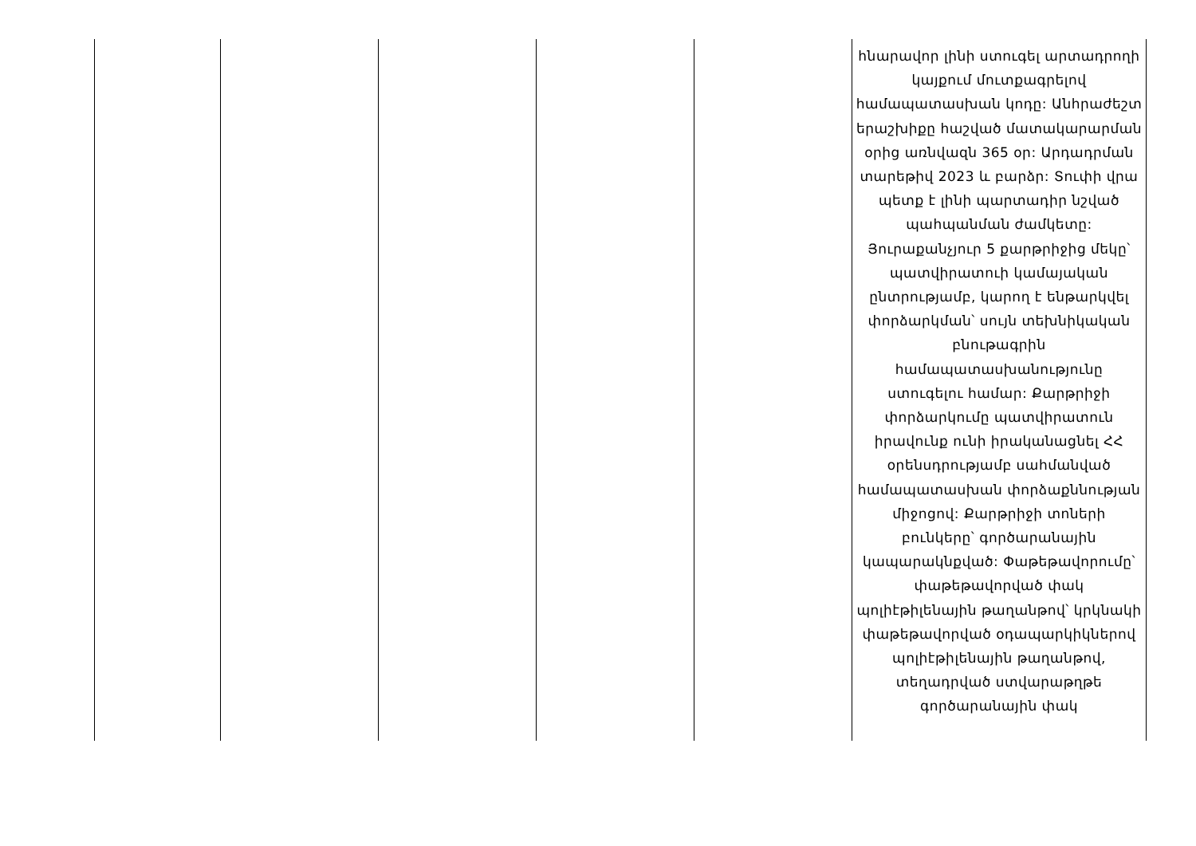| | | | | | հնարավոր լինի ստուգել արտադրողի կայքում մուտքագրելով համապատասխան կոդը: Անհրաժեշտ երաշխիքը հաշված մատակարարման օրից առնվազն 365 օր: Արդադրման տարեթիվ 2023 և բարձր: Տուփի վրա պետք է լինի պարտադիր նշված պահպանման ժամկետը: Յուրաքանչյուր 5 քարթրիջից մեկը՝ պատվիրատուի կամայական ընտրությամբ, կարող է ենթարկվել փորձարկման՝ սույն տեխնիկական բնութագրին համապատասխանությունը ստուգելու համար: Քարթրիջի փորձարկումը պատվիրատուն իրավունք ունի իրականացնել ՀՀ օրենսդրությամբ սահմանված համապատասխան փորձաքննության միջոցով: Քարթրիջի տոների բունկերը՝ գործարանային կապարակնքված: Փաթեթավորումը՝ փաթեթավորված փակ պոլիէթիլենային թաղանթով՝ կրկնակի փաթեթավորված օդապարկիկներով պոլիէթիլենային թաղանթով, տեղադրված ստվարաթղթե գործարանային փակ |